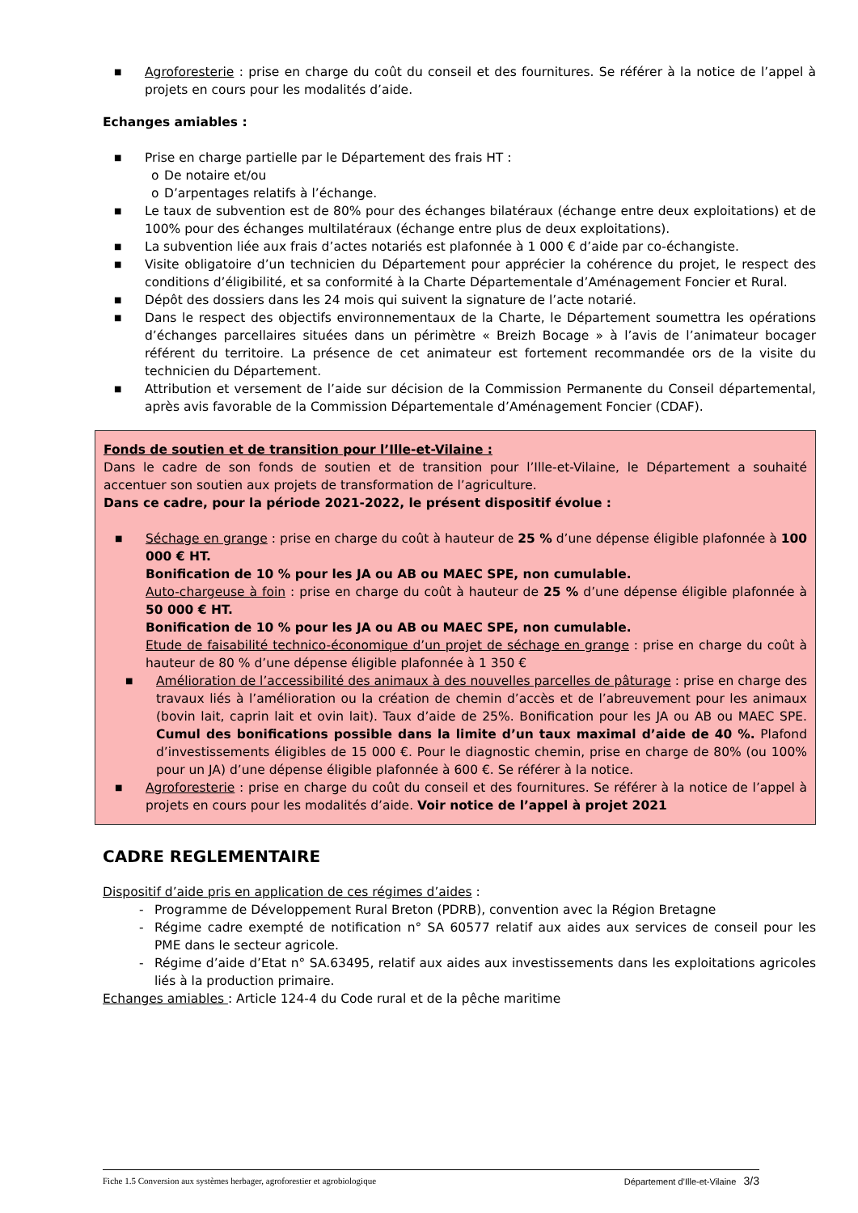■ Agroforesterie : prise en charge du coût du conseil et des fournitures. Se référer à la notice de l’appel à projets en cours pour les modalités d’aide.
Echanges amiables :
■ Prise en charge partielle par le Département des frais HT :
o De notaire et/ou
o D’arpentages relatifs à l’échange.
■ Le taux de subvention est de 80% pour des échanges bilatéraux (échange entre deux exploitations) et de 100% pour des échanges multilatéraux (échange entre plus de deux exploitations).
■ La subvention liée aux frais d’actes notariés est plafonnée à 1 000 € d’aide par co-échangiste.
■ Visite obligatoire d’un technicien du Département pour apprécier la cohérence du projet, le respect des conditions d’éligibilité, et sa conformité à la Charte Départementale d’Aménagement Foncier et Rural.
■ Dépôt des dossiers dans les 24 mois qui suivent la signature de l’acte notarié.
■ Dans le respect des objectifs environnementaux de la Charte, le Département soumettra les opérations d’échanges parcellaires situées dans un périmètre « Breizh Bocage » à l’avis de l’animateur bocager référent du territoire. La présence de cet animateur est fortement recommandée ors de la visite du technicien du Département.
■ Attribution et versement de l’aide sur décision de la Commission Permanente du Conseil départemental, après avis favorable de la Commission Départementale d’Aménagement Foncier (CDAF).
Fonds de soutien et de transition pour l’Ille-et-Vilaine :
Dans le cadre de son fonds de soutien et de transition pour l’Ille-et-Vilaine, le Département a souhaité accentuer son soutien aux projets de transformation de l’agriculture.
Dans ce cadre, pour la période 2021-2022, le présent dispositif évolue :
■ Séchage en grange : prise en charge du coût à hauteur de 25 % d’une dépense éligible plafonnée à 100 000 € HT.
Bonification de 10 % pour les JA ou AB ou MAEC SPE, non cumulable.
Auto-chargeuse à foin : prise en charge du coût à hauteur de 25 % d’une dépense éligible plafonnée à 50 000 € HT.
Bonification de 10 % pour les JA ou AB ou MAEC SPE, non cumulable.
Etude de faisabilité technico-économique d’un projet de séchage en grange : prise en charge du coût à hauteur de 80 % d’une dépense éligible plafonnée à 1 350 €
■ Amélioration de l’accessibilité des animaux à des nouvelles parcelles de pâturage : prise en charge des travaux liés à l’amélioration ou la création de chemin d’accès et de l’abreuvement pour les animaux (bovin lait, caprin lait et ovin lait). Taux d’aide de 25%. Bonification pour les JA ou AB ou MAEC SPE. Cumul des bonifications possible dans la limite d’un taux maximal d’aide de 40 %. Plafond d’investissements éligibles de 15 000 €. Pour le diagnostic chemin, prise en charge de 80% (ou 100% pour un JA) d’une dépense éligible plafonnée à 600 €. Se référer à la notice.
■ Agroforesterie : prise en charge du coût du conseil et des fournitures. Se référer à la notice de l’appel à projets en cours pour les modalités d’aide. Voir notice de l’appel à projet 2021
CADRE REGLEMENTAIRE
Dispositif d’aide pris en application de ces régimes d’aides :
- Programme de Développement Rural Breton (PDRB), convention avec la Région Bretagne
- Régime cadre exempté de notification n° SA 60577 relatif aux aides aux services de conseil pour les PME dans le secteur agricole.
- Régime d’aide d’Etat n° SA.63495, relatif aux aides aux investissements dans les exploitations agricoles liés à la production primaire.
Echanges amiables : Article 124-4 du Code rural et de la pêche maritime
Fiche 1.5 Conversion aux systèmes herbager, agroforestier et agrobiologique Département d’Ille-et-Vilaine 3/3